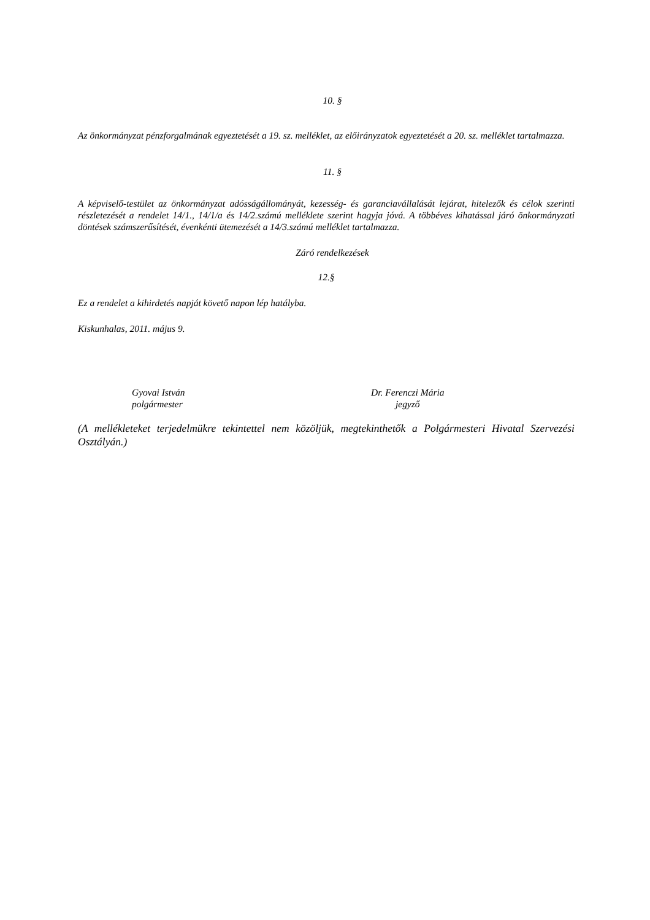10. §
Az önkormányzat pénzforgalmának egyeztetését a 19. sz. melléklet, az előirányzatok egyeztetését a 20. sz. melléklet tartalmazza.
11. §
A képviselő-testület az önkormányzat adósságállományát, kezesség- és garanciavállalását lejárat, hitelezők és célok szerinti részletezését a rendelet 14/1., 14/1/a és 14/2.számú melléklete szerint hagyja jóvá. A többéves kihatással járó önkormányzati döntések számszerűsítését, évenkénti ütemezését a 14/3.számú melléklet tartalmazza.
Záró rendelkezések
12.§
Ez a rendelet a kihirdetés napját követő napon lép hatályba.
Kiskunhalas, 2011. május 9.
Gyovai István
polgármester
Dr. Ferenczi Mária
jegyző
(A mellékleteket terjedelmükre tekintettel nem közöljük, megtekinthetők a Polgármesteri Hivatal Szervezési Osztályán.)